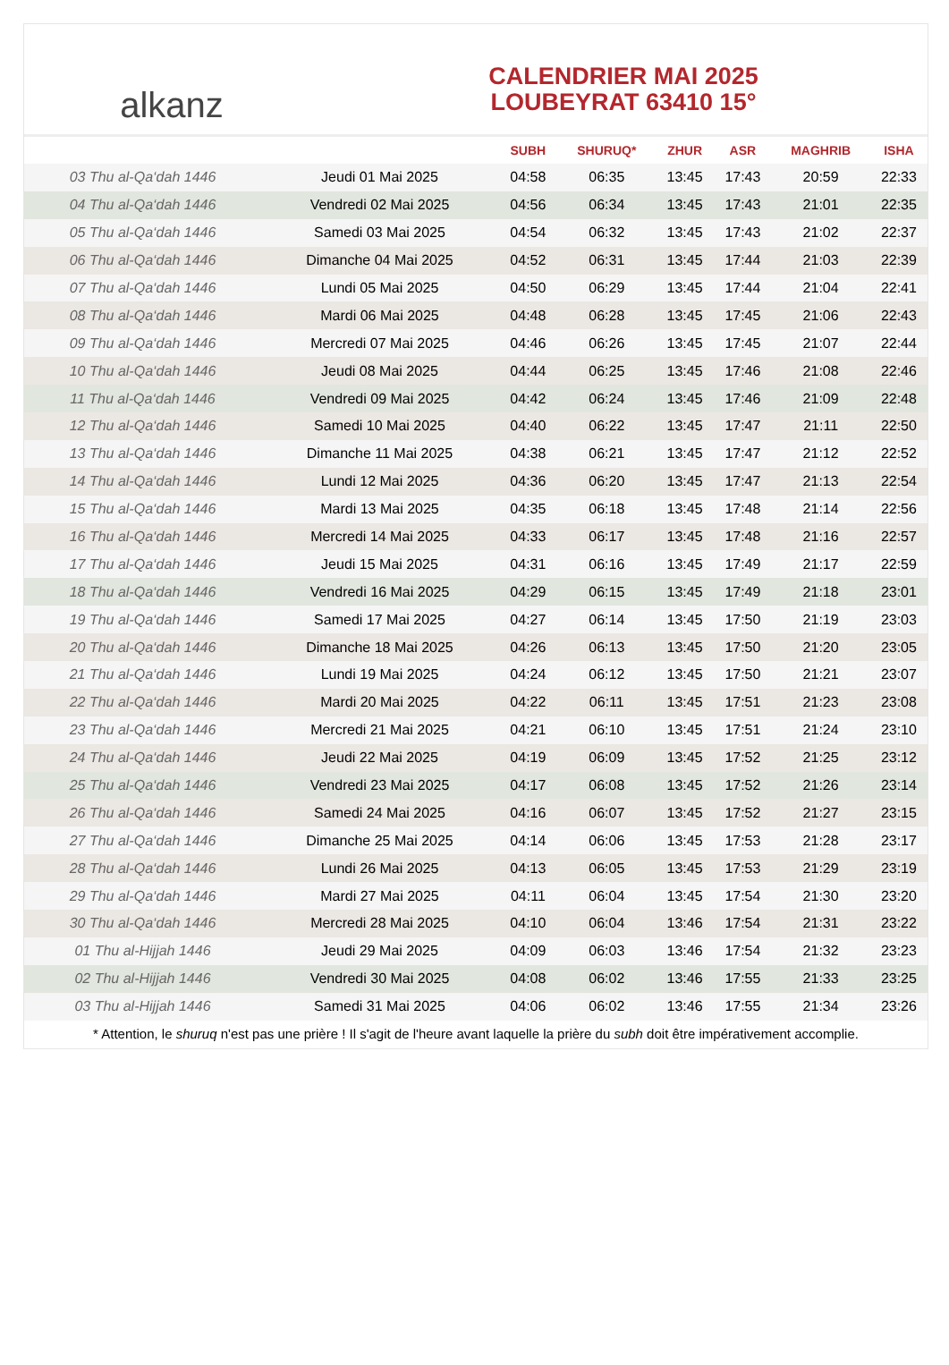alkanz
CALENDRIER MAI 2025
LOUBEYRAT 63410 15°
| | | SUBH | SHURUQ* | ZHUR | ASR | MAGHRIB | ISHA |
| --- | --- | --- | --- | --- | --- | --- | --- |
| 03 Thu al-Qa‘dah 1446 | Jeudi 01 Mai 2025 | 04:58 | 06:35 | 13:45 | 17:43 | 20:59 | 22:33 |
| 04 Thu al-Qa‘dah 1446 | Vendredi 02 Mai 2025 | 04:56 | 06:34 | 13:45 | 17:43 | 21:01 | 22:35 |
| 05 Thu al-Qa‘dah 1446 | Samedi 03 Mai 2025 | 04:54 | 06:32 | 13:45 | 17:43 | 21:02 | 22:37 |
| 06 Thu al-Qa‘dah 1446 | Dimanche 04 Mai 2025 | 04:52 | 06:31 | 13:45 | 17:44 | 21:03 | 22:39 |
| 07 Thu al-Qa‘dah 1446 | Lundi 05 Mai 2025 | 04:50 | 06:29 | 13:45 | 17:44 | 21:04 | 22:41 |
| 08 Thu al-Qa‘dah 1446 | Mardi 06 Mai 2025 | 04:48 | 06:28 | 13:45 | 17:45 | 21:06 | 22:43 |
| 09 Thu al-Qa‘dah 1446 | Mercredi 07 Mai 2025 | 04:46 | 06:26 | 13:45 | 17:45 | 21:07 | 22:44 |
| 10 Thu al-Qa‘dah 1446 | Jeudi 08 Mai 2025 | 04:44 | 06:25 | 13:45 | 17:46 | 21:08 | 22:46 |
| 11 Thu al-Qa‘dah 1446 | Vendredi 09 Mai 2025 | 04:42 | 06:24 | 13:45 | 17:46 | 21:09 | 22:48 |
| 12 Thu al-Qa‘dah 1446 | Samedi 10 Mai 2025 | 04:40 | 06:22 | 13:45 | 17:47 | 21:11 | 22:50 |
| 13 Thu al-Qa‘dah 1446 | Dimanche 11 Mai 2025 | 04:38 | 06:21 | 13:45 | 17:47 | 21:12 | 22:52 |
| 14 Thu al-Qa‘dah 1446 | Lundi 12 Mai 2025 | 04:36 | 06:20 | 13:45 | 17:47 | 21:13 | 22:54 |
| 15 Thu al-Qa‘dah 1446 | Mardi 13 Mai 2025 | 04:35 | 06:18 | 13:45 | 17:48 | 21:14 | 22:56 |
| 16 Thu al-Qa‘dah 1446 | Mercredi 14 Mai 2025 | 04:33 | 06:17 | 13:45 | 17:48 | 21:16 | 22:57 |
| 17 Thu al-Qa‘dah 1446 | Jeudi 15 Mai 2025 | 04:31 | 06:16 | 13:45 | 17:49 | 21:17 | 22:59 |
| 18 Thu al-Qa‘dah 1446 | Vendredi 16 Mai 2025 | 04:29 | 06:15 | 13:45 | 17:49 | 21:18 | 23:01 |
| 19 Thu al-Qa‘dah 1446 | Samedi 17 Mai 2025 | 04:27 | 06:14 | 13:45 | 17:50 | 21:19 | 23:03 |
| 20 Thu al-Qa‘dah 1446 | Dimanche 18 Mai 2025 | 04:26 | 06:13 | 13:45 | 17:50 | 21:20 | 23:05 |
| 21 Thu al-Qa‘dah 1446 | Lundi 19 Mai 2025 | 04:24 | 06:12 | 13:45 | 17:50 | 21:21 | 23:07 |
| 22 Thu al-Qa‘dah 1446 | Mardi 20 Mai 2025 | 04:22 | 06:11 | 13:45 | 17:51 | 21:23 | 23:08 |
| 23 Thu al-Qa‘dah 1446 | Mercredi 21 Mai 2025 | 04:21 | 06:10 | 13:45 | 17:51 | 21:24 | 23:10 |
| 24 Thu al-Qa‘dah 1446 | Jeudi 22 Mai 2025 | 04:19 | 06:09 | 13:45 | 17:52 | 21:25 | 23:12 |
| 25 Thu al-Qa‘dah 1446 | Vendredi 23 Mai 2025 | 04:17 | 06:08 | 13:45 | 17:52 | 21:26 | 23:14 |
| 26 Thu al-Qa‘dah 1446 | Samedi 24 Mai 2025 | 04:16 | 06:07 | 13:45 | 17:52 | 21:27 | 23:15 |
| 27 Thu al-Qa‘dah 1446 | Dimanche 25 Mai 2025 | 04:14 | 06:06 | 13:45 | 17:53 | 21:28 | 23:17 |
| 28 Thu al-Qa‘dah 1446 | Lundi 26 Mai 2025 | 04:13 | 06:05 | 13:45 | 17:53 | 21:29 | 23:19 |
| 29 Thu al-Qa‘dah 1446 | Mardi 27 Mai 2025 | 04:11 | 06:04 | 13:45 | 17:54 | 21:30 | 23:20 |
| 30 Thu al-Qa‘dah 1446 | Mercredi 28 Mai 2025 | 04:10 | 06:04 | 13:46 | 17:54 | 21:31 | 23:22 |
| 01 Thu al-Hijjah 1446 | Jeudi 29 Mai 2025 | 04:09 | 06:03 | 13:46 | 17:54 | 21:32 | 23:23 |
| 02 Thu al-Hijjah 1446 | Vendredi 30 Mai 2025 | 04:08 | 06:02 | 13:46 | 17:55 | 21:33 | 23:25 |
| 03 Thu al-Hijjah 1446 | Samedi 31 Mai 2025 | 04:06 | 06:02 | 13:46 | 17:55 | 21:34 | 23:26 |
* Attention, le shuruq n'est pas une prière ! Il s'agit de l'heure avant laquelle la prière du subh doit être impérativement accomplie.